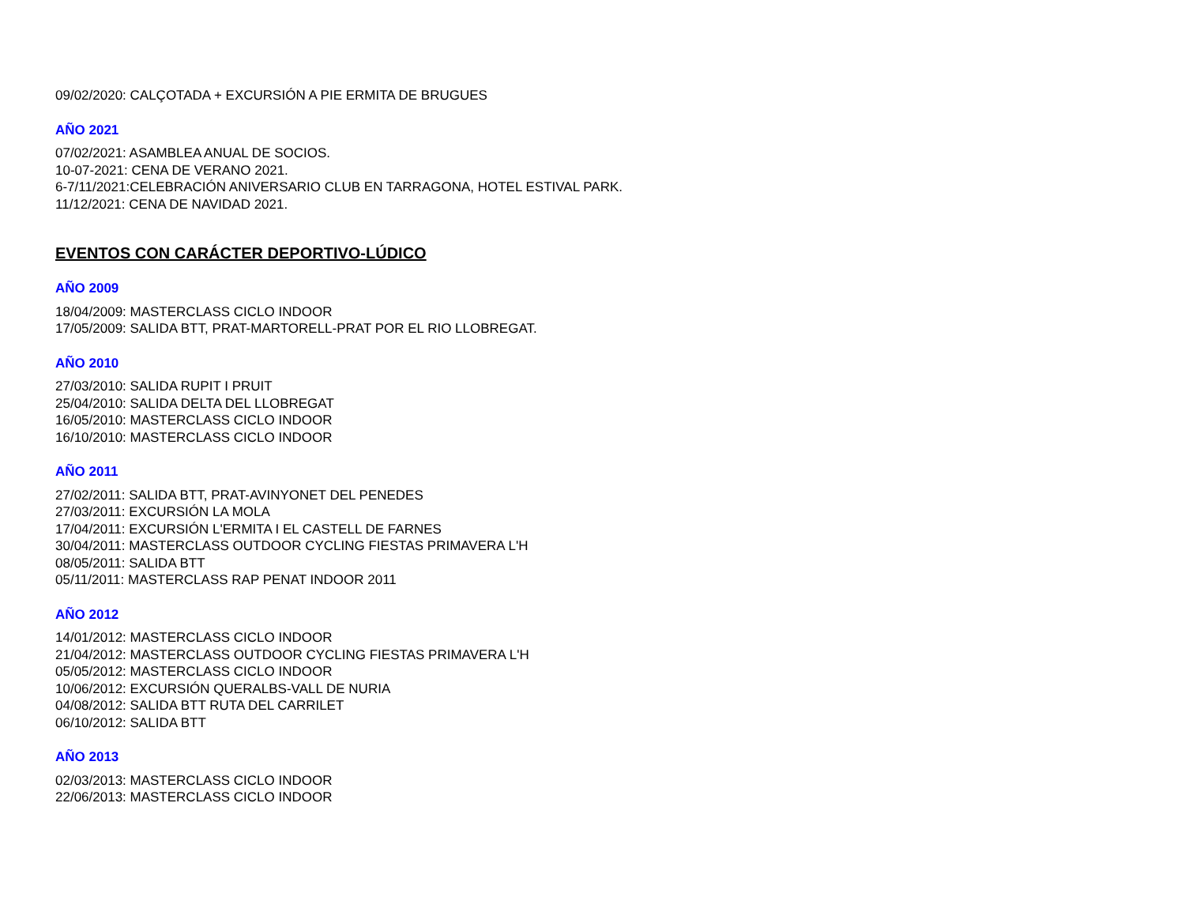09/02/2020: CALÇOTADA + EXCURSIÓN A PIE ERMITA DE BRUGUES
AÑO 2021
07/02/2021: ASAMBLEA ANUAL DE SOCIOS.
10-07-2021: CENA DE VERANO 2021.
6-7/11/2021:CELEBRACIÓN ANIVERSARIO CLUB EN TARRAGONA, HOTEL ESTIVAL PARK.
11/12/2021: CENA DE NAVIDAD 2021.
EVENTOS CON CARÁCTER DEPORTIVO-LÚDICO
AÑO 2009
18/04/2009: MASTERCLASS CICLO INDOOR
17/05/2009: SALIDA BTT, PRAT-MARTORELL-PRAT POR EL RIO LLOBREGAT.
AÑO 2010
27/03/2010: SALIDA RUPIT I PRUIT
25/04/2010: SALIDA DELTA DEL LLOBREGAT
16/05/2010: MASTERCLASS CICLO INDOOR
16/10/2010: MASTERCLASS CICLO INDOOR
AÑO 2011
27/02/2011: SALIDA BTT, PRAT-AVINYONET DEL PENEDES
27/03/2011: EXCURSIÓN LA MOLA
17/04/2011: EXCURSIÓN L'ERMITA I EL CASTELL DE FARNES
30/04/2011: MASTERCLASS OUTDOOR CYCLING FIESTAS PRIMAVERA L'H
08/05/2011: SALIDA BTT
05/11/2011: MASTERCLASS RAP PENAT INDOOR 2011
AÑO 2012
14/01/2012: MASTERCLASS CICLO INDOOR
21/04/2012: MASTERCLASS OUTDOOR CYCLING FIESTAS PRIMAVERA L'H
05/05/2012: MASTERCLASS CICLO INDOOR
10/06/2012: EXCURSIÓN QUERALBS-VALL DE NURIA
04/08/2012: SALIDA BTT RUTA DEL CARRILET
06/10/2012: SALIDA BTT
AÑO 2013
02/03/2013: MASTERCLASS CICLO INDOOR
22/06/2013: MASTERCLASS CICLO INDOOR